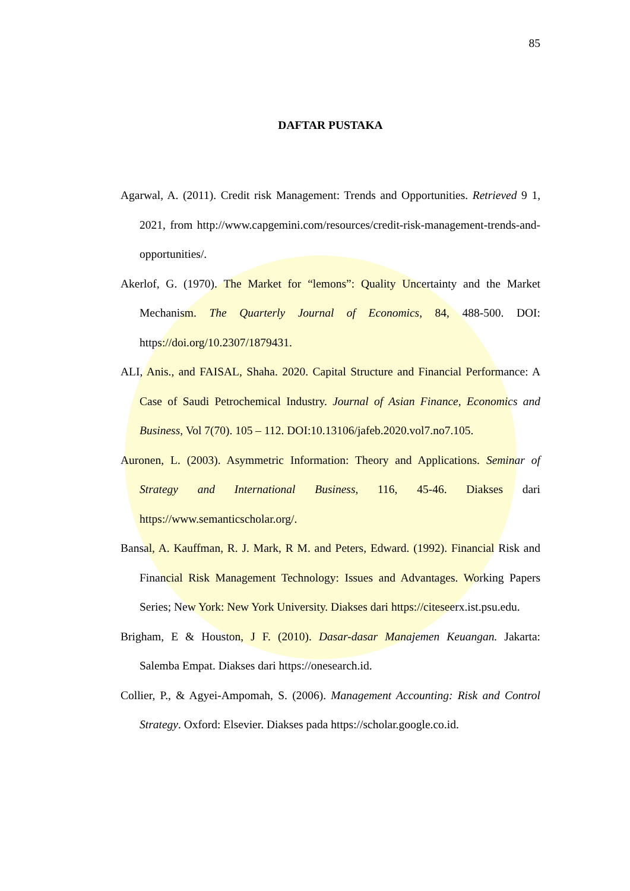85
DAFTAR PUSTAKA
Agarwal, A. (2011). Credit risk Management: Trends and Opportunities. Retrieved 9 1, 2021, from http://www.capgemini.com/resources/credit-risk-management-trends-and-opportunities/.
Akerlof, G. (1970). The Market for “lemons”: Quality Uncertainty and the Market Mechanism. The Quarterly Journal of Economics, 84, 488-500. DOI: https://doi.org/10.2307/1879431.
ALI, Anis., and FAISAL, Shaha. 2020. Capital Structure and Financial Performance: A Case of Saudi Petrochemical Industry. Journal of Asian Finance, Economics and Business, Vol 7(70). 105 – 112. DOI:10.13106/jafeb.2020.vol7.no7.105.
Auronen, L. (2003). Asymmetric Information: Theory and Applications. Seminar of Strategy and International Business, 116, 45-46. Diakses dari https://www.semanticscholar.org/.
Bansal, A. Kauffman, R. J. Mark, R M. and Peters, Edward. (1992). Financial Risk and Financial Risk Management Technology: Issues and Advantages. Working Papers Series; New York: New York University. Diakses dari https://citeseerx.ist.psu.edu.
Brigham, E & Houston, J F. (2010). Dasar-dasar Manajemen Keuangan. Jakarta: Salemba Empat. Diakses dari https://onesearch.id.
Collier, P., & Agyei-Ampomah, S. (2006). Management Accounting: Risk and Control Strategy. Oxford: Elsevier. Diakses pada https://scholar.google.co.id.